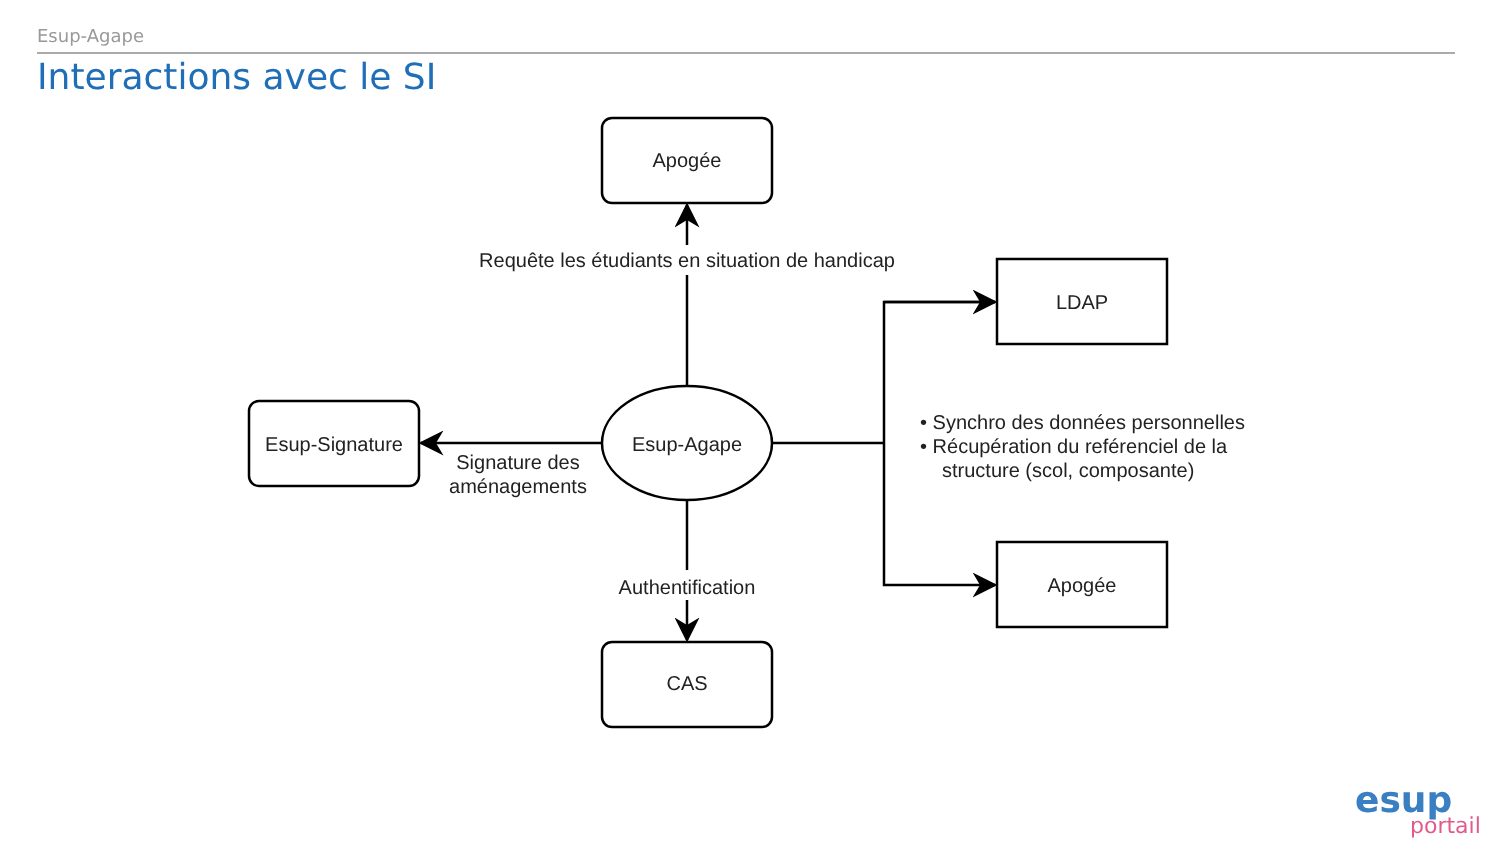Esup-Agape
Interactions avec le SI
Apogée
Esup-Signature
CAS
LDAP
Apogée
Esup-Agape
Requête les étudiants en situation de handicap
Signature des
aménagements
Authentification
• Synchro des données personnelles
• Récupération du reférenciel de la
structure (scol, composante)
esup
portail